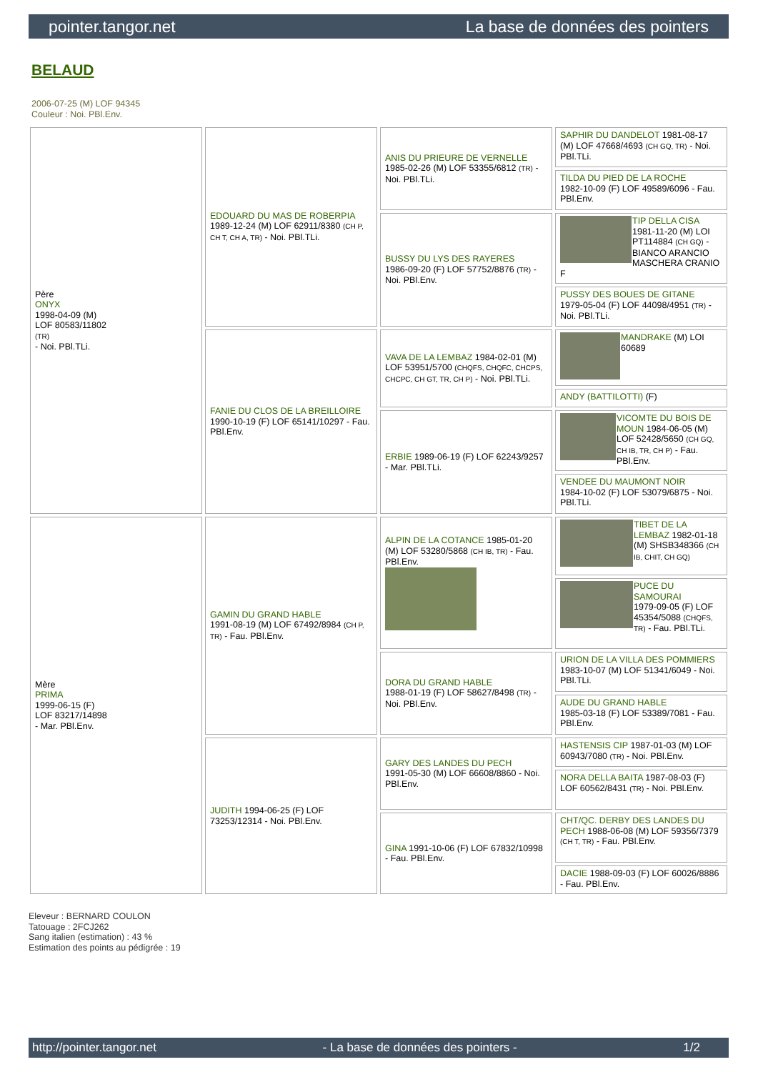pointer.tangor.net La base de données des pointers
BELAUD
2006-07-25 (M) LOF 94345
Couleur : Noi. PBl.Env.
| Père ONYX 1998-04-09 (M) LOF 80583/11802 (TR) - Noi. PBl.TLi. | EDOUARD DU MAS DE ROBERPIA 1989-12-24 (M) LOF 62911/8380 (CH P, CH T, CH A, TR) - Noi. PBl.TLi. | ANIS DU PRIEURE DE VERNELLE 1985-02-26 (M) LOF 53355/6812 (TR) - Noi. PBl.TLi. | SAPHIR DU DANDELOT 1981-08-17 (M) LOF 47668/4693 (CH GQ, TR) - Noi. PBl.TLi. |
| | | | TILDA DU PIED DE LA ROCHE 1982-10-09 (F) LOF 49589/6096 - Fau. PBl.Env. |
| | | BUSSY DU LYS DES RAYERES 1986-09-20 (F) LOF 57752/8876 (TR) - Noi. PBl.Env. | TIP DELLA CISA 1981-11-20 (M) LOI PT114884 (CH GQ) - BIANCO ARANCIO MASCHERA CRANIO F |
| | | | PUSSY DES BOUES DE GITANE 1979-05-04 (F) LOF 44098/4951 (TR) - Noi. PBl.TLi. |
| | FANIE DU CLOS DE LA BREILLOIRE 1990-10-19 (F) LOF 65141/10297 - Fau. PBl.Env. | VAVA DE LA LEMBAZ 1984-02-01 (M) LOF 53951/5700 (CHQFS, CHQFC, CHCPS, CHCPC, CH GT, TR, CH P) - Noi. PBl.TLi. | MANDRAKE (M) LOI 60689 |
| | | | ANDY (BATTILOTTI) (F) |
| | | ERBIE 1989-06-19 (F) LOF 62243/9257 - Mar. PBl.TLi. | VICOMTE DU BOIS DE MOUN 1984-06-05 (M) LOF 52428/5650 (CH GQ, CH IB, TR, CH P) - Fau. PBl.Env. |
| | | | VENDEE DU MAUMONT NOIR 1984-10-02 (F) LOF 53079/6875 - Noi. PBl.TLi. |
| Mère PRIMA 1999-06-15 (F) LOF 83217/14898 - Mar. PBl.Env. | GAMIN DU GRAND HABLE 1991-08-19 (M) LOF 67492/8984 (CH P, TR) - Fau. PBl.Env. | ALPIN DE LA COTANCE 1985-01-20 (M) LOF 53280/5868 (CH IB, TR) - Fau. PBl.Env. | TIBET DE LA LEMBAZ 1982-01-18 (M) SHSB348366 (CH IB, CHIT, CH GQ) |
| | | | PUCE DU SAMOURAI 1979-09-05 (F) LOF 45354/5088 (CHQFS, TR) - Fau. PBl.TLi. |
| | | DORA DU GRAND HABLE 1988-01-19 (F) LOF 58627/8498 (TR) - Noi. PBl.Env. | URION DE LA VILLA DES POMMIERS 1983-10-07 (M) LOF 51341/6049 - Noi. PBl.TLi. |
| | | | AUDE DU GRAND HABLE 1985-03-18 (F) LOF 53389/7081 - Fau. PBl.Env. |
| | JUDITH 1994-06-25 (F) LOF 73253/12314 - Noi. PBl.Env. | GARY DES LANDES DU PECH 1991-05-30 (M) LOF 66608/8860 - Noi. PBl.Env. | HASTENSIS CIP 1987-01-03 (M) LOF 60943/7080 (TR) - Noi. PBl.Env. |
| | | | NORA DELLA BAITA 1987-08-03 (F) LOF 60562/8431 (TR) - Noi. PBl.Env. |
| | | GINA 1991-10-06 (F) LOF 67832/10998 - Fau. PBl.Env. | CHT/QC. DERBY DES LANDES DU PECH 1988-06-08 (M) LOF 59356/7379 (CH T, TR) - Fau. PBl.Env. |
| | | | DACIE 1988-09-03 (F) LOF 60026/8886 - Fau. PBl.Env. |
Eleveur : BERNARD COULON
Tatouage : 2FCJ262
Sang italien (estimation) : 43 %
Estimation des points au pédigrée : 19
http://pointer.tangor.net - La base de données des pointers - 1/2